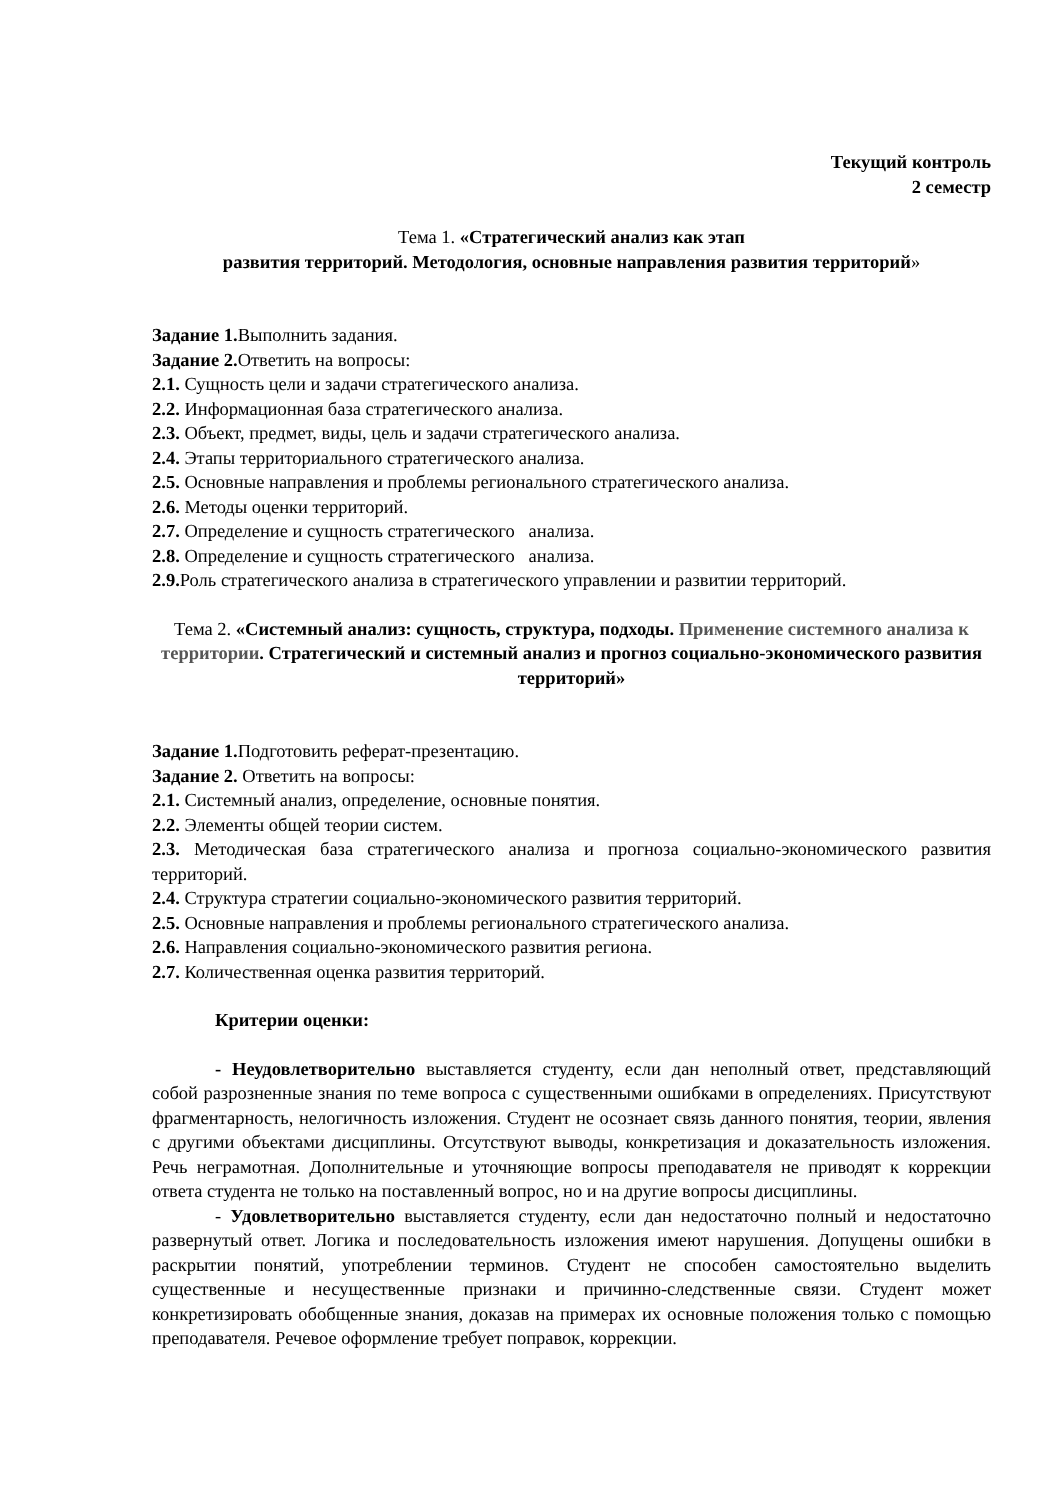Текущий контроль
2 семестр
Тема 1. «Стратегический анализ как этап
развития территорий. Методология, основные направления развития территорий»
Задание 1. Выполнить задания.
Задание 2. Ответить на вопросы:
2.1. Сущность цели и задачи стратегического анализа.
2.2. Информационная база стратегического анализа.
2.3. Объект, предмет, виды, цель и задачи стратегического анализа.
2.4. Этапы территориального стратегического анализа.
2.5. Основные направления и проблемы регионального стратегического анализа.
2.6. Методы оценки территорий.
2.7. Определение и сущность стратегического анализа.
2.8. Определение и сущность стратегического анализа.
2.9. Роль стратегического анализа в стратегического управлении и развитии территорий.
Тема 2. «Системный анализ: сущность, структура, подходы. Применение системного анализа к территории. Стратегический и системный анализ и прогноз социально-экономического развития территорий»
Задание 1. Подготовить реферат-презентацию.
Задание 2. Ответить на вопросы:
2.1. Системный анализ, определение, основные понятия.
2.2. Элементы общей теории систем.
2.3. Методическая база стратегического анализа и прогноза социально-экономического развития территорий.
2.4. Структура стратегии социально-экономического развития территорий.
2.5. Основные направления и проблемы регионального стратегического анализа.
2.6. Направления социально-экономического развития региона.
2.7. Количественная оценка развития территорий.
Критерии оценки:
- Неудовлетворительно выставляется студенту, если дан неполный ответ, представляющий собой разрозненные знания по теме вопроса с существенными ошибками в определениях. Присутствуют фрагментарность, нелогичность изложения. Студент не осознает связь данного понятия, теории, явления с другими объектами дисциплины. Отсутствуют выводы, конкретизация и доказательность изложения. Речь неграмотная. Дополнительные и уточняющие вопросы преподавателя не приводят к коррекции ответа студента не только на поставленный вопрос, но и на другие вопросы дисциплины.
- Удовлетворительно выставляется студенту, если дан недостаточно полный и недостаточно развернутый ответ. Логика и последовательность изложения имеют нарушения. Допущены ошибки в раскрытии понятий, употреблении терминов. Студент не способен самостоятельно выделить существенные и несущественные признаки и причинно-следственные связи. Студент может конкретизировать обобщенные знания, доказав на примерах их основные положения только с помощью преподавателя. Речевое оформление требует поправок, коррекции.